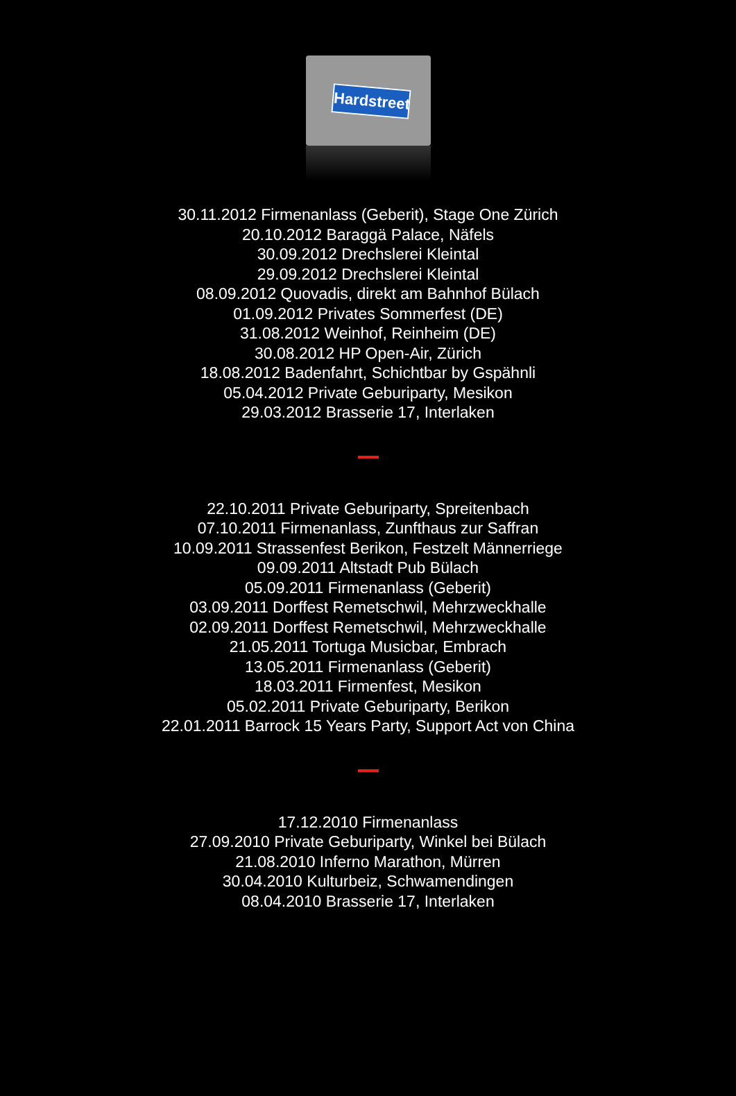Hardstreet
30.11.2012 Firmenanlass (Geberit), Stage One Zürich
20.10.2012 Baraggä Palace, Näfels
30.09.2012 Drechslerei Kleintal
29.09.2012 Drechslerei Kleintal
08.09.2012 Quovadis, direkt am Bahnhof Bülach
01.09.2012 Privates Sommerfest (DE)
31.08.2012 Weinhof, Reinheim (DE)
30.08.2012 HP Open-Air, Zürich
18.08.2012 Badenfahrt, Schichtbar by Gspähnli
05.04.2012 Private Geburiparty, Mesikon
29.03.2012 Brasserie 17, Interlaken
22.10.2011 Private Geburiparty, Spreitenbach
07.10.2011 Firmenanlass, Zunfthaus zur Saffran
10.09.2011 Strassenfest Berikon, Festzelt Männerriege
09.09.2011 Altstadt Pub Bülach
05.09.2011 Firmenanlass (Geberit)
03.09.2011 Dorffest Remetschwil, Mehrzweckhalle
02.09.2011 Dorffest Remetschwil, Mehrzweckhalle
21.05.2011 Tortuga Musicbar, Embrach
13.05.2011 Firmenanlass (Geberit)
18.03.2011 Firmenfest, Mesikon
05.02.2011 Private Geburiparty, Berikon
22.01.2011 Barrock 15 Years Party, Support Act von China
17.12.2010 Firmenanlass
27.09.2010 Private Geburiparty, Winkel bei Bülach
21.08.2010 Inferno Marathon, Mürren
30.04.2010 Kulturbeiz, Schwamendingen
08.04.2010 Brasserie 17, Interlaken